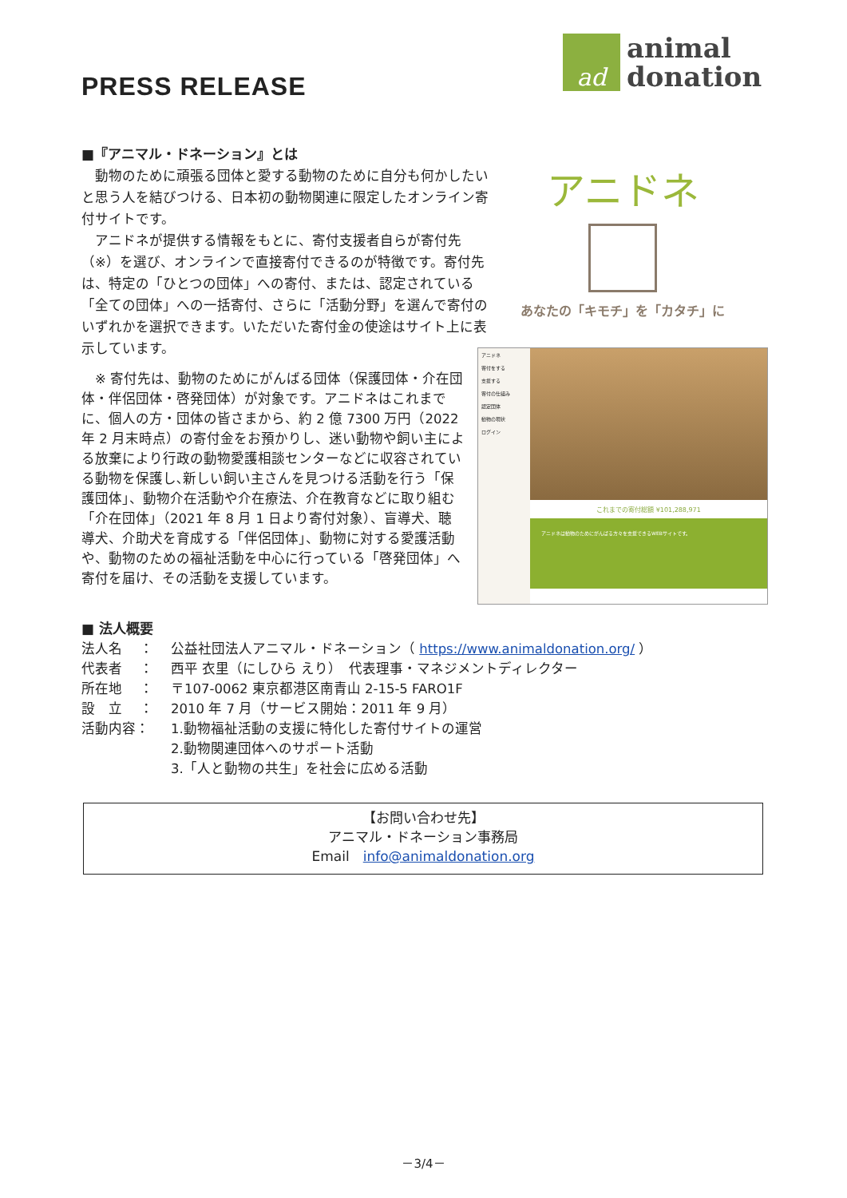PRESS RELEASE
ad
animal
donation
■『アニマル・ドネーション』とは
　動物のために頑張る団体と愛する動物のために自分も何かしたいと思う人を結びつける、日本初の動物関連に限定したオンライン寄付サイトです。
　アニドネが提供する情報をもとに、寄付支援者自らが寄付先（※）を選び、オンラインで直接寄付できるのが特徴です。寄付先は、特定の「ひとつの団体」への寄付、または、認定されている「全ての団体」への一括寄付、さらに「活動分野」を選んで寄付のいずれかを選択できます。いただいた寄付金の使途はサイト上に表示しています。
　※ 寄付先は、動物のためにがんばる団体（保護団体・介在団体・伴侶団体・啓発団体）が対象です。アニドネはこれまでに、個人の方・団体の皆さまから、約 2 億 7300 万円（2022 年 2 月末時点）の寄付金をお預かりし、迷い動物や飼い主による放棄により行政の動物愛護相談センターなどに収容されている動物を保護し､新しい飼い主さんを見つける活動を行う「保護団体」、動物介在活動や介在療法、介在教育などに取り組む「介在団体」（2021 年 8 月 1 日より寄付対象）、盲導犬、聴導犬、介助犬を育成する「伴侶団体」、動物に対する愛護活動や、動物のための福祉活動を中心に行っている「啓発団体」へ寄付を届け、その活動を支援しています。
アニドネ
あなたの「キモチ」を「カタチ」に
アニドネ
寄付をする
支援する
寄付の仕組み
認定団体
動物の現状
ログイン
これまでの寄付総額 ¥101,288,971
アニドネは動物のためにがんばる方々を支援できるWEBサイトです。
■ 法人概要
| 法人名 ： | 公益社団法人アニマル・ドネーション（ https://www.animaldonation.org/ ） |
| 代表者 ： | 西平 衣里（にしひら えり） 代表理事・マネジメントディレクター |
| 所在地 ： | 〒107-0062 東京都港区南青山 2-15-5 FARO1F |
| 設 立 ： | 2010 年 7 月（サービス開始：2011 年 9 月） |
| 活動内容： | 1.動物福祉活動の支援に特化した寄付サイトの運営 2.動物関連団体へのサポート活動 3.「人と動物の共生」を社会に広める活動 |
【お問い合わせ先】
アニマル・ドネーション事務局
Email　info@animaldonation.org
－3/4－